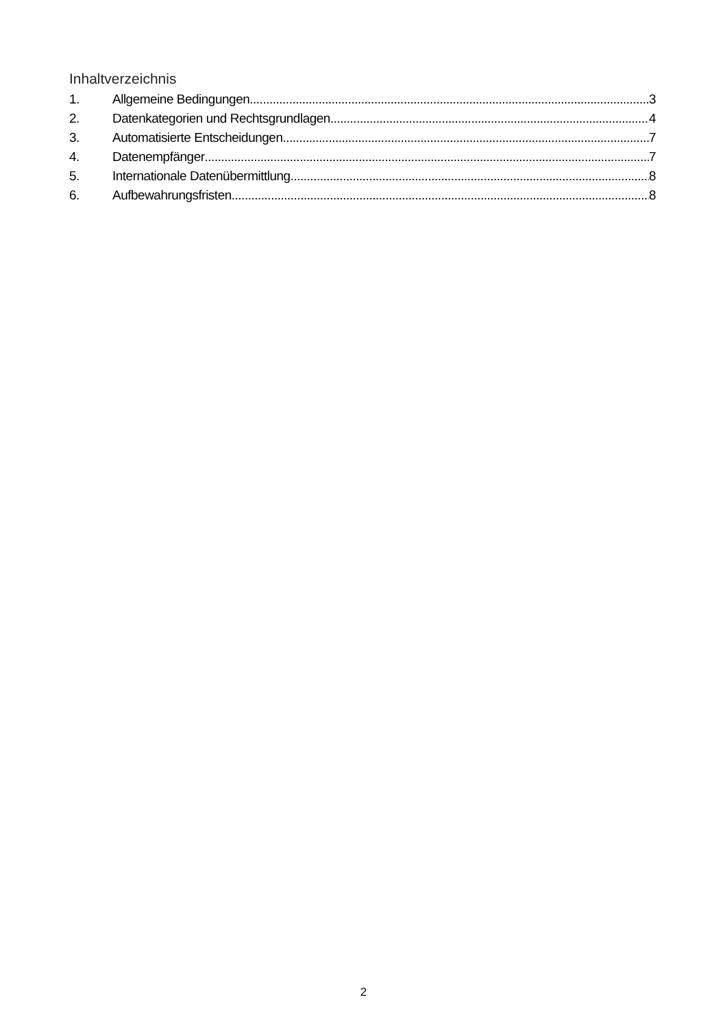Inhaltverzeichnis
1. Allgemeine Bedingungen 3
2. Datenkategorien und Rechtsgrundlagen 4
3. Automatisierte Entscheidungen 7
4. Datenempfänger 7
5. Internationale Datenübermittlung 8
6. Aufbewahrungsfristen 8
2